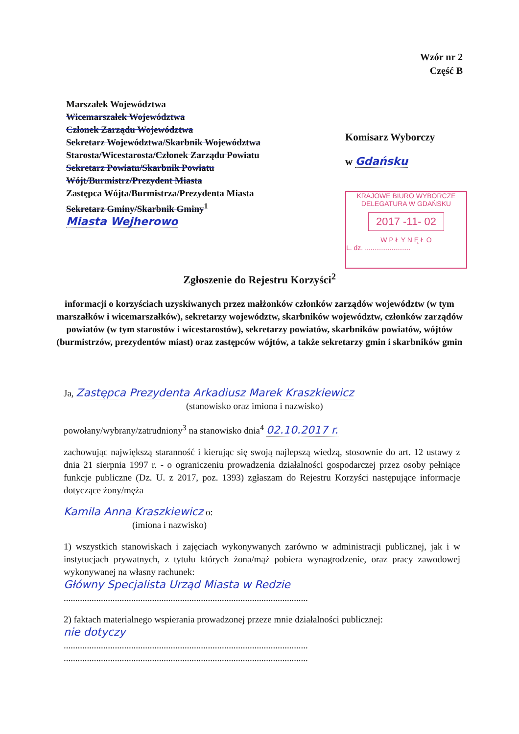Wzór nr 2
Część B
Marszałek Województwa
Wicemarszałek Województwa
Członek Zarządu Województwa
Sekretarz Województwa/Skarbnik Województwa
Starosta/Wicestarosta/Członek Zarządu Powiatu
Sekretarz Powiatu/Skarbnik Powiatu
Wójt/Burmistrz/Prezydent Miasta
Zastępca Wójta/Burmistrza/Prezydenta Miasta
Sekretarz Gminy/Skarbnik Gminy<sup>1</sup>
Miasta Wejherowo
Komisarz Wyborczy
w Gdańsku
KRAJOWE BIURO WYBORCZE
DELEGATURA W GDAŃSKU
2017 -11- 02
W P Ł Y N Ę Ł O
L. dz. ........................
Zgłoszenie do Rejestru Korzyści<sup>2</sup>
informacji o korzyściach uzyskiwanych przez małżonków członków zarządów województw (w tym marszałków i wicemarszałków), sekretarzy województw, skarbników województw, członków zarządów powiatów (w tym starostów i wicestarostów), sekretarzy powiatów, skarbników powiatów, wójtów (burmistrzów, prezydentów miast) oraz zastępców wójtów, a także sekretarzy gmin i skarbników gmin
Ja, Zastępca Prezydenta Arkadiusz Marek Kraszkiewicz
(stanowisko oraz imiona i nazwisko)
powołany/wybrany/zatrudniony<sup>3</sup> na stanowisko dnia<sup>4</sup> 02.10.2017 r.
zachowując największą staranność i kierując się swoją najlepszą wiedzą, stosownie do art. 12 ustawy z dnia 21 sierpnia 1997 r. - o ograniczeniu prowadzenia działalności gospodarczej przez osoby pełniące funkcje publiczne (Dz. U. z 2017, poz. 1393) zgłaszam do Rejestru Korzyści następujące informacje dotyczące żony/męża
Kamila Anna Kraszkiewicz o:
(imiona i nazwisko)
1) wszystkich stanowiskach i zajęciach wykonywanych zarówno w administracji publicznej, jak i w instytucjach prywatnych, z tytułu których żona/mąż pobiera wynagrodzenie, oraz pracy zawodowej wykonywanej na własny rachunek:
Główny Specjalista Urząd Miasta w Redzie
.........................................................................................................
2) faktach materialnego wspierania prowadzonej przeze mnie działalności publicznej:
nie dotyczy
.........................................................................................................
.........................................................................................................